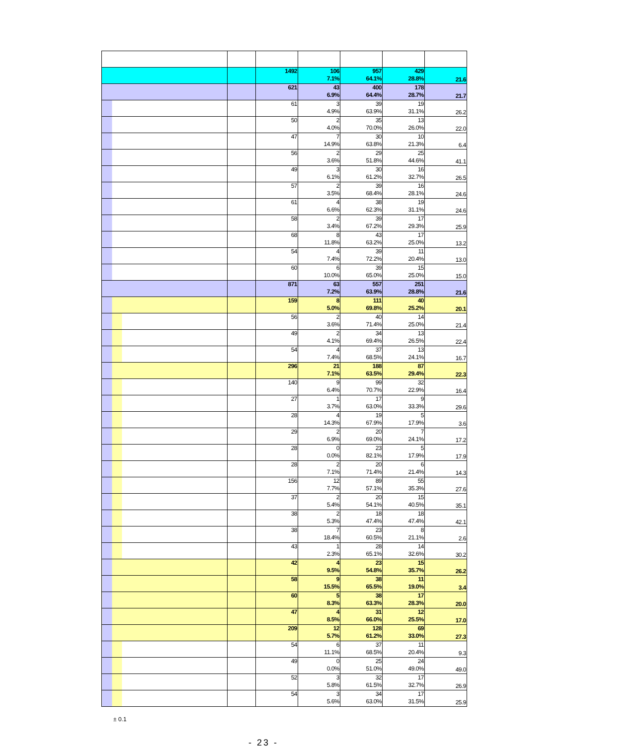| | | 1492 | 106 7.1% | 957 64.1% | 429 28.8% | 21.6 |
| | | 621 | 43 6.9% | 400 64.4% | 178 28.7% | 21.7 |
| | | 61 | 3 4.9% | 39 63.9% | 19 31.1% | 26.2 |
| | | 50 | 2 4.0% | 35 70.0% | 13 26.0% | 22.0 |
| | | 47 | 7 14.9% | 30 63.8% | 10 21.3% | 6.4 |
| | | 56 | 2 3.6% | 29 51.8% | 25 44.6% | 41.1 |
| | | 49 | 3 6.1% | 30 61.2% | 16 32.7% | 26.5 |
| | | 57 | 2 3.5% | 39 68.4% | 16 28.1% | 24.6 |
| | | 61 | 4 6.6% | 38 62.3% | 19 31.1% | 24.6 |
| | | 58 | 2 3.4% | 39 67.2% | 17 29.3% | 25.9 |
| | | 68 | 8 11.8% | 43 63.2% | 17 25.0% | 13.2 |
| | | 54 | 4 7.4% | 39 72.2% | 11 20.4% | 13.0 |
| | | 60 | 6 10.0% | 39 65.0% | 15 25.0% | 15.0 |
| | | 871 | 63 7.2% | 557 63.9% | 251 28.8% | 21.6 |
| | | 159 | 8 5.0% | 111 69.8% | 40 25.2% | 20.1 |
| | | 56 | 2 3.6% | 40 71.4% | 14 25.0% | 21.4 |
| | | 49 | 2 4.1% | 34 69.4% | 13 26.5% | 22.4 |
| | | 54 | 4 7.4% | 37 68.5% | 13 24.1% | 16.7 |
| | | 296 | 21 7.1% | 188 63.5% | 87 29.4% | 22.3 |
| | | 140 | 9 6.4% | 99 70.7% | 32 22.9% | 16.4 |
| | | 27 | 1 3.7% | 17 63.0% | 9 33.3% | 29.6 |
| | | 28 | 4 14.3% | 19 67.9% | 5 17.9% | 3.6 |
| | | 29 | 2 6.9% | 20 69.0% | 7 24.1% | 17.2 |
| | | 28 | 0 0.0% | 23 82.1% | 5 17.9% | 17.9 |
| | | 28 | 2 7.1% | 20 71.4% | 6 21.4% | 14.3 |
| | | 156 | 12 7.7% | 89 57.1% | 55 35.3% | 27.6 |
| | | 37 | 2 5.4% | 20 54.1% | 15 40.5% | 35.1 |
| | | 38 | 2 5.3% | 18 47.4% | 18 47.4% | 42.1 |
| | | 38 | 7 18.4% | 23 60.5% | 8 21.1% | 2.6 |
| | | 43 | 1 2.3% | 28 65.1% | 14 32.6% | 30.2 |
| | | 42 | 4 9.5% | 23 54.8% | 15 35.7% | 26.2 |
| | | 58 | 9 15.5% | 38 65.5% | 11 19.0% | 3.4 |
| | | 60 | 5 8.3% | 38 63.3% | 17 28.3% | 20.0 |
| | | 47 | 4 8.5% | 31 66.0% | 12 25.5% | 17.0 |
| | | 209 | 12 5.7% | 128 61.2% | 69 33.0% | 27.3 |
| | | 54 | 6 11.1% | 37 68.5% | 11 20.4% | 9.3 |
| | | 49 | 0 0.0% | 25 51.0% | 24 49.0% | 49.0 |
| | | 52 | 3 5.8% | 32 61.5% | 17 32.7% | 26.9 |
| | | 54 | 3 5.6% | 34 63.0% | 17 31.5% | 25.9 |
± 0.1
- 23 -